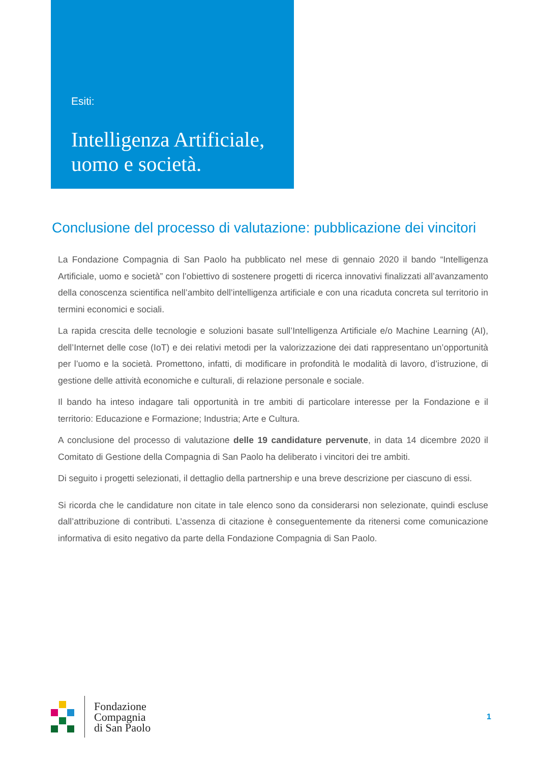Esiti:
Intelligenza Artificiale, uomo e società.
Conclusione del processo di valutazione: pubblicazione dei vincitori
La Fondazione Compagnia di San Paolo ha pubblicato nel mese di gennaio 2020 il bando “Intelligenza Artificiale, uomo e società” con l’obiettivo di sostenere progetti di ricerca innovativi finalizzati all’avanzamento della conoscenza scientifica nell’ambito dell’intelligenza artificiale e con una ricaduta concreta sul territorio in termini economici e sociali.
La rapida crescita delle tecnologie e soluzioni basate sull’Intelligenza Artificiale e/o Machine Learning (AI), dell’Internet delle cose (IoT) e dei relativi metodi per la valorizzazione dei dati rappresentano un’opportunità per l’uomo e la società. Promettono, infatti, di modificare in profondità le modalità di lavoro, d’istruzione, di gestione delle attività economiche e culturali, di relazione personale e sociale.
Il bando ha inteso indagare tali opportunità in tre ambiti di particolare interesse per la Fondazione e il territorio: Educazione e Formazione; Industria; Arte e Cultura.
A conclusione del processo di valutazione delle 19 candidature pervenute, in data 14 dicembre 2020 il Comitato di Gestione della Compagnia di San Paolo ha deliberato i vincitori dei tre ambiti.
Di seguito i progetti selezionati, il dettaglio della partnership e una breve descrizione per ciascuno di essi.
Si ricorda che le candidature non citate in tale elenco sono da considerarsi non selezionate, quindi escluse dall’attribuzione di contributi. L’assenza di citazione è conseguentemente da ritenersi come comunicazione informativa di esito negativo da parte della Fondazione Compagnia di San Paolo.
Fondazione
Compagnia
di San Paolo
1